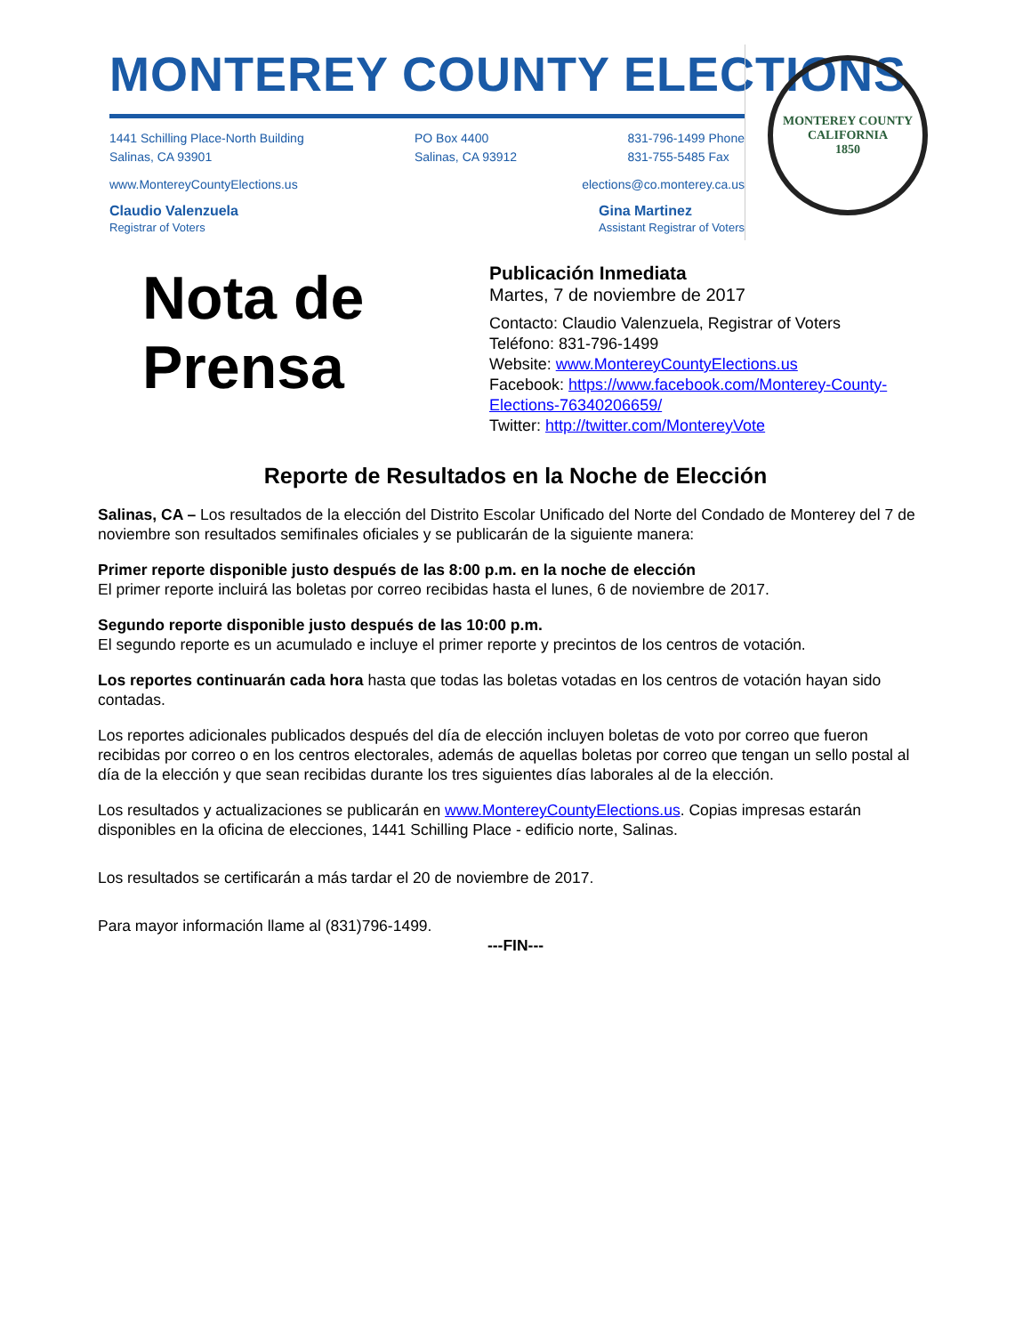MONTEREY COUNTY ELECTIONS
1441 Schilling Place-North Building
Salinas, CA 93901
PO Box 4400
Salinas, CA 93912
831-796-1499 Phone
831-755-5485 Fax
www.MontereyCountyElections.us elections@co.monterey.ca.us
Claudio Valenzuela
Registrar of Voters
Gina Martinez
Assistant Registrar of Voters
MONTEREY COUNTY CALIFORNIA
1850
Nota de Prensa
Publicación Inmediata
Martes, 7 de noviembre de 2017
Contacto: Claudio Valenzuela, Registrar of Voters
Teléfono: 831-796-1499
Website: www.MontereyCountyElections.us
Facebook: https://www.facebook.com/Monterey-County-
Elections-76340206659/
Twitter: http://twitter.com/MontereyVote
Reporte de Resultados en la Noche de Elección
Salinas, CA – Los resultados de la elección del Distrito Escolar Unificado del Norte del Condado de Monterey del 7 de noviembre son resultados semifinales oficiales y se publicarán de la siguiente manera:
Primer reporte disponible justo después de las 8:00 p.m. en la noche de elección
El primer reporte incluirá las boletas por correo recibidas hasta el lunes, 6 de noviembre de 2017.
Segundo reporte disponible justo después de las 10:00 p.m.
El segundo reporte es un acumulado e incluye el primer reporte y precintos de los centros de votación.
Los reportes continuarán cada hora hasta que todas las boletas votadas en los centros de votación hayan sido contadas.
Los reportes adicionales publicados después del día de elección incluyen boletas de voto por correo que fueron recibidas por correo o en los centros electorales, además de aquellas boletas por correo que tengan un sello postal al día de la elección y que sean recibidas durante los tres siguientes días laborales al de la elección.
Los resultados y actualizaciones se publicarán en www.MontereyCountyElections.us. Copias impresas estarán disponibles en la oficina de elecciones, 1441 Schilling Place - edificio norte, Salinas.
Los resultados se certificarán a más tardar el 20 de noviembre de 2017.
Para mayor información llame al (831)796-1499.
---FIN---